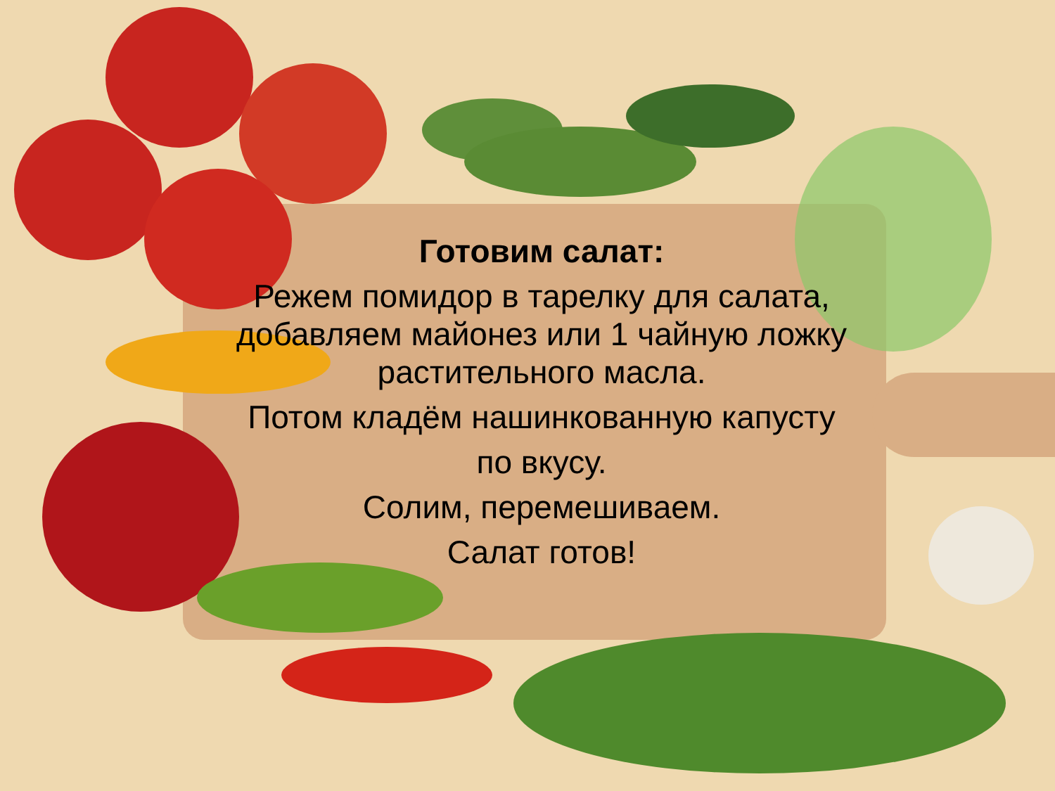Готовим салат:
Режем помидор в тарелку для салата, добавляем майонез или 1 чайную ложку растительного масла.
Потом кладём нашинкованную капусту
по вкусу.
Солим, перемешиваем.
Салат готов!